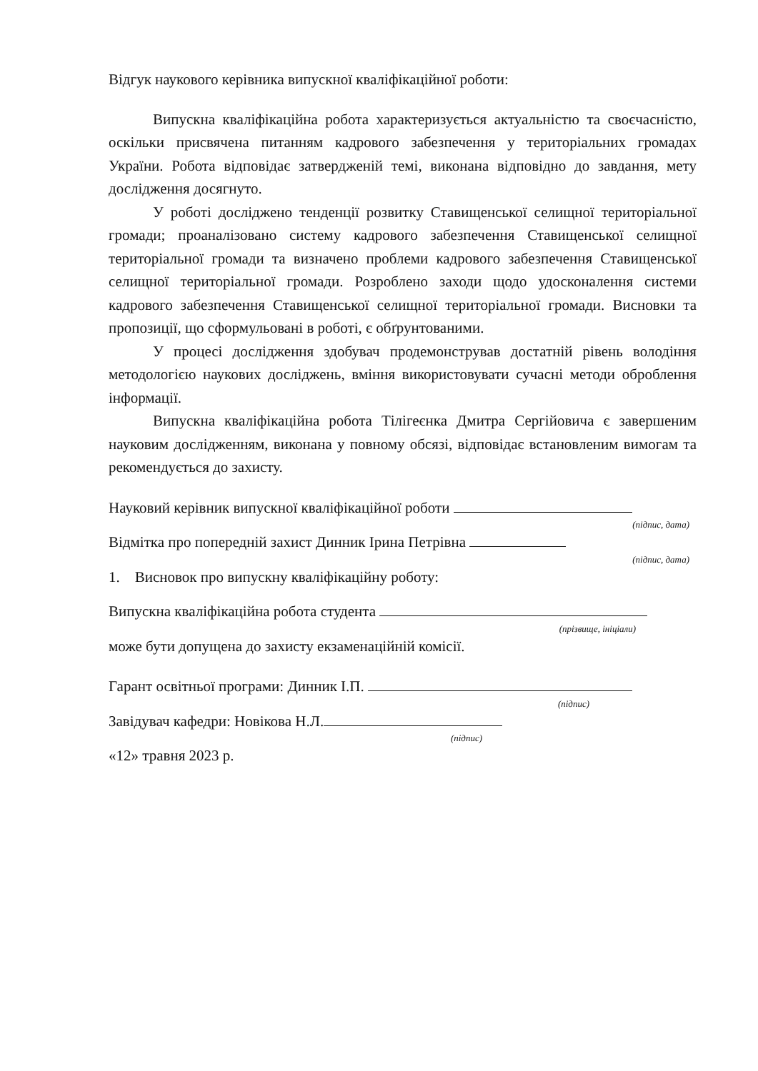Відгук наукового керівника випускної кваліфікаційної роботи:
Випускна кваліфікаційна робота характеризується актуальністю та своєчасністю, оскільки присвячена питанням кадрового забезпечення у територіальних громадах України. Робота відповідає затвердженій темі, виконана відповідно до завдання, мету дослідження досягнуто.
У роботі досліджено тенденції розвитку Ставищенської селищної територіальної громади; проаналізовано систему кадрового забезпечення Ставищенської селищної територіальної громади та визначено проблеми кадрового забезпечення Ставищенської селищної територіальної громади. Розроблено заходи щодо удосконалення системи кадрового забезпечення Ставищенської селищної територіальної громади. Висновки та пропозиції, що сформульовані в роботі, є обґрунтованими.
У процесі дослідження здобувач продемонстрував достатній рівень володіння методологією наукових досліджень, вміння використовувати сучасні методи оброблення інформації.
Випускна кваліфікаційна робота Тілігеєнка Дмитра Сергійовича є завершеним науковим дослідженням, виконана у повному обсязі, відповідає встановленим вимогам та рекомендується до захисту.
Науковий керівник випускної кваліфікаційної роботи
(підпис, дата)
Відмітка про попередній захист Динник Ірина Петрівна
(підпис, дата)
1. Висновок про випускну кваліфікаційну роботу:
Випускна кваліфікаційна робота студента
(прізвище, ініціали)
може бути допущена до захисту екзаменаційній комісії.
Гарант освітньої програми: Динник І.П.
(підпис)
Завідувач кафедри: Новікова Н.Л.
(підпис)
«12» травня 2023 р.